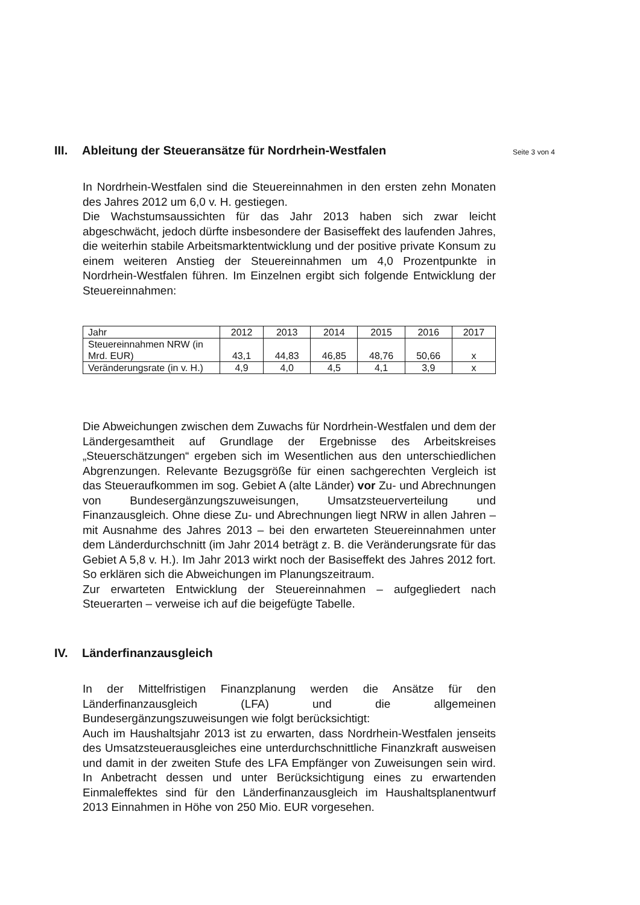III. Ableitung der Steueransätze für Nordrhein-Westfalen
Seite 3 von 4
In Nordrhein-Westfalen sind die Steuereinnahmen in den ersten zehn Monaten des Jahres 2012 um 6,0 v. H. gestiegen.
Die Wachstumsaussichten für das Jahr 2013 haben sich zwar leicht abgeschwächt, jedoch dürfte insbesondere der Basiseffekt des laufenden Jahres, die weiterhin stabile Arbeitsmarktentwicklung und der positive private Konsum zu einem weiteren Anstieg der Steuereinnahmen um 4,0 Prozentpunkte in Nordrhein-Westfalen führen. Im Einzelnen ergibt sich folgende Entwicklung der Steuereinnahmen:
| Jahr | 2012 | 2013 | 2014 | 2015 | 2016 | 2017 |
| Steuereinnahmen NRW (in Mrd. EUR) | 43,1 | 44,83 | 46,85 | 48,76 | 50,66 | x |
| Veränderungsrate (in v. H.) | 4,9 | 4,0 | 4,5 | 4,1 | 3,9 | x |
Die Abweichungen zwischen dem Zuwachs für Nordrhein-Westfalen und dem der Ländergesamtheit auf Grundlage der Ergebnisse des Arbeitskreises „Steuerschätzungen“ ergeben sich im Wesentlichen aus den unterschiedlichen Abgrenzungen. Relevante Bezugsgröße für einen sachgerechten Vergleich ist das Steueraufkommen im sog. Gebiet A (alte Länder) vor Zu- und Abrechnungen von Bundesergänzungszuweisungen, Umsatzsteuerverteilung und Finanzausgleich. Ohne diese Zu- und Abrechnungen liegt NRW in allen Jahren – mit Ausnahme des Jahres 2013 – bei den erwarteten Steuereinnahmen unter dem Länderdurchschnitt (im Jahr 2014 beträgt z. B. die Veränderungsrate für das Gebiet A 5,8 v. H.). Im Jahr 2013 wirkt noch der Basiseffekt des Jahres 2012 fort. So erklären sich die Abweichungen im Planungszeitraum.
Zur erwarteten Entwicklung der Steuereinnahmen – aufgegliedert nach Steuerarten – verweise ich auf die beigefügte Tabelle.
IV. Länderfinanzausgleich
In der Mittelfristigen Finanzplanung werden die Ansätze für den Länderfinanzausgleich (LFA) und die allgemeinen Bundesergänzungszuweisungen wie folgt berücksichtigt:
Auch im Haushaltsjahr 2013 ist zu erwarten, dass Nordrhein-Westfalen jenseits des Umsatzsteuerausgleiches eine unterdurchschnittliche Finanzkraft ausweisen und damit in der zweiten Stufe des LFA Empfänger von Zuweisungen sein wird. In Anbetracht dessen und unter Berücksichtigung eines zu erwartenden Einmaleffektes sind für den Länderfinanzausgleich im Haushaltsplanentwurf 2013 Einnahmen in Höhe von 250 Mio. EUR vorgesehen.